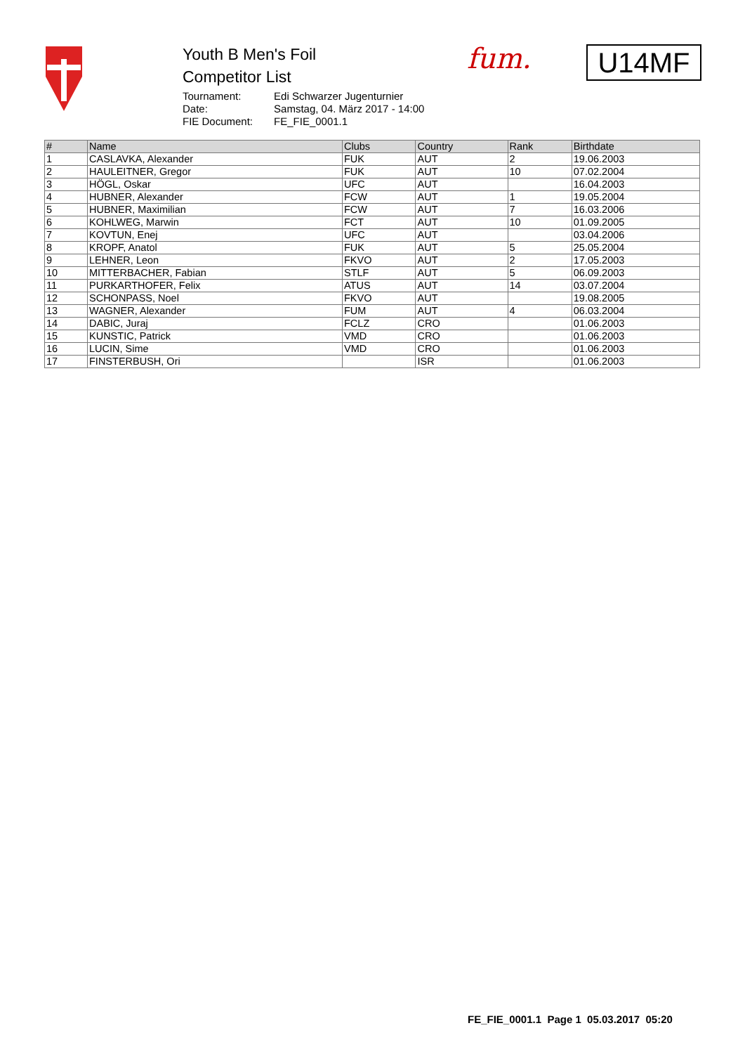Youth B Men's Foil
Competitor List
| Tournament: | Edi Schwarzer Jugenturnier |
| Date: | Samstag, 04. März 2017 - 14:00 |
| FIE Document: | FE_FIE_0001.1 |
fum. U14MF
| # | Name | Clubs | Country | Rank | Birthdate |
| --- | --- | --- | --- | --- | --- |
| 1 | CASLAVKA, Alexander | FUK | AUT | 2 | 19.06.2003 |
| 2 | HAULEITNER, Gregor | FUK | AUT | 10 | 07.02.2004 |
| 3 | HÖGL, Oskar | UFC | AUT | | 16.04.2003 |
| 4 | HUBNER, Alexander | FCW | AUT | 1 | 19.05.2004 |
| 5 | HUBNER, Maximilian | FCW | AUT | 7 | 16.03.2006 |
| 6 | KOHLWEG, Marwin | FCT | AUT | 10 | 01.09.2005 |
| 7 | KOVTUN, Enej | UFC | AUT | | 03.04.2006 |
| 8 | KROPF, Anatol | FUK | AUT | 5 | 25.05.2004 |
| 9 | LEHNER, Leon | FKVO | AUT | 2 | 17.05.2003 |
| 10 | MITTERBACHER, Fabian | STLF | AUT | 5 | 06.09.2003 |
| 11 | PURKARTHOFER, Felix | ATUS | AUT | 14 | 03.07.2004 |
| 12 | SCHONPASS, Noel | FKVO | AUT | | 19.08.2005 |
| 13 | WAGNER, Alexander | FUM | AUT | 4 | 06.03.2004 |
| 14 | DABIC, Juraj | FCLZ | CRO | | 01.06.2003 |
| 15 | KUNSTIC, Patrick | VMD | CRO | | 01.06.2003 |
| 16 | LUCIN, Sime | VMD | CRO | | 01.06.2003 |
| 17 | FINSTERBUSH, Ori | | ISR | | 01.06.2003 |
FE_FIE_0001.1 Page 1 05.03.2017 05:20